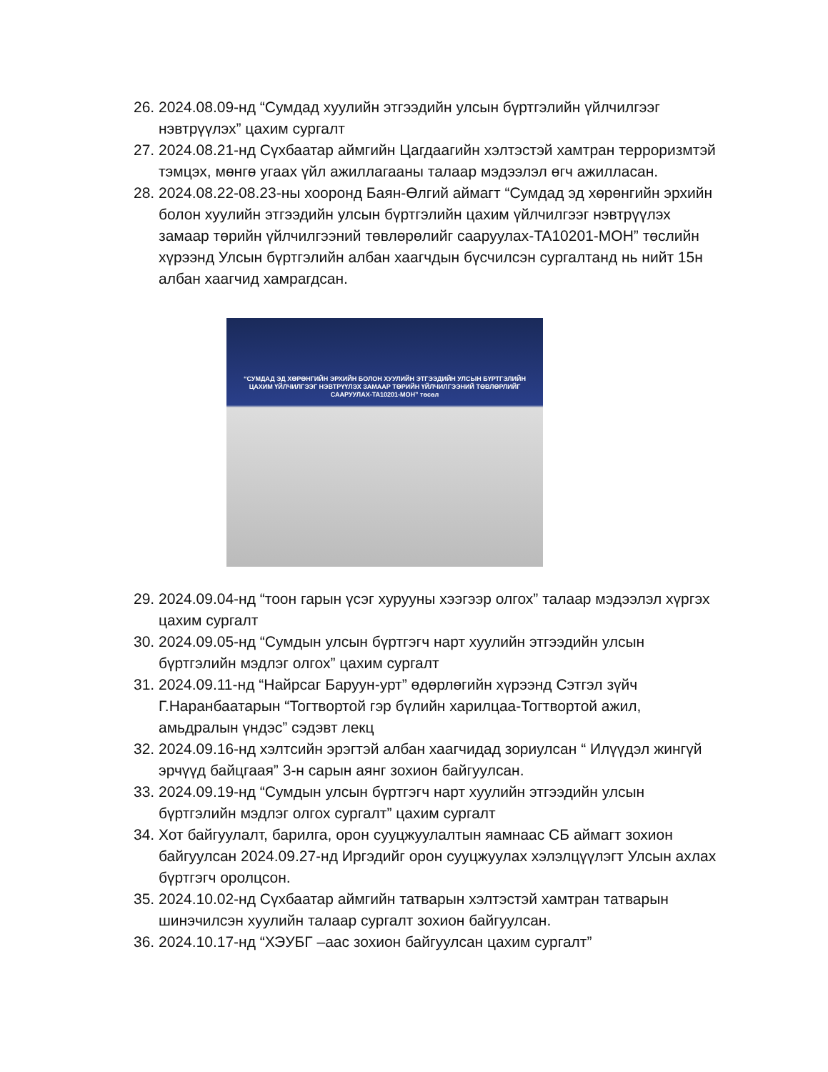26.
2024.08.09-нд “Сумдад хуулийн этгээдийн улсын бүртгэлийн үйлчилгээг нэвтрүүлэх” цахим сургалт
27.
2024.08.21-нд Сүхбаатар аймгийн Цагдаагийн хэлтэстэй хамтран терроризмтэй тэмцэх, мөнгө угаах үйл ажиллагааны талаар мэдээлэл өгч ажилласан.
28.
2024.08.22-08.23-ны хооронд Баян-Өлгий аймагт “Сумдад эд хөрөнгийн эрхийн болон хуулийн этгээдийн улсын бүртгэлийн цахим үйлчилгээг нэвтрүүлэх замаар төрийн үйлчилгээний төвлөрөлийг сааруулах-TA10201-МОН” төслийн хүрээнд Улсын бүртгэлийн албан хаагчдын бүсчилсэн сургалтанд нь нийт 15н албан хаагчид хамрагдсан.
“СУМДАД ЭД ХӨРӨНГИЙН ЭРХИЙН БОЛОН ХУУЛИЙН ЭТГЭЭДИЙН УЛСЫН БҮРТГЭЛИЙН ЦАХИМ ҮЙЛЧИЛГЭЭГ НЭВТРҮҮЛЭХ ЗАМААР ТӨРИЙН ҮЙЛЧИЛГЭЭНИЙ ТӨВЛӨРЛИЙГ СААРУУЛАХ-TA10201-МОН” төсөл
29.
2024.09.04-нд “тоон гарын үсэг хурууны хээгээр олгох” талаар мэдээлэл хүргэх цахим сургалт
30.
2024.09.05-нд “Сумдын улсын бүртгэгч нарт хуулийн этгээдийн улсын бүртгэлийн мэдлэг олгох” цахим сургалт
31.
2024.09.11-нд “Найрсаг Баруун-урт” өдөрлөгийн хүрээнд Сэтгэл зүйч Г.Наранбаатарын “Тогтвортой гэр бүлийн харилцаа-Тогтвортой ажил, амьдралын үндэс” сэдэвт лекц
32.
2024.09.16-нд хэлтсийн эрэгтэй албан хаагчидад зориулсан “ Илүүдэл жингүй эрчүүд байцгаая” 3-н сарын аянг зохион байгуулсан.
33.
2024.09.19-нд “Сумдын улсын бүртгэгч нарт хуулийн этгээдийн улсын бүртгэлийн мэдлэг олгох сургалт” цахим сургалт
34.
Хот байгуулалт, барилга, орон сууцжуулалтын яамнаас СБ аймагт зохион байгуулсан 2024.09.27-нд Иргэдийг орон сууцжуулах хэлэлцүүлэгт Улсын ахлах бүртгэгч оролцсон.
35.
2024.10.02-нд Сүхбаатар аймгийн татварын хэлтэстэй хамтран татварын шинэчилсэн хуулийн талаар сургалт зохион байгуулсан.
36.
2024.10.17-нд “ХЭУБГ –аас зохион байгуулсан цахим сургалт”